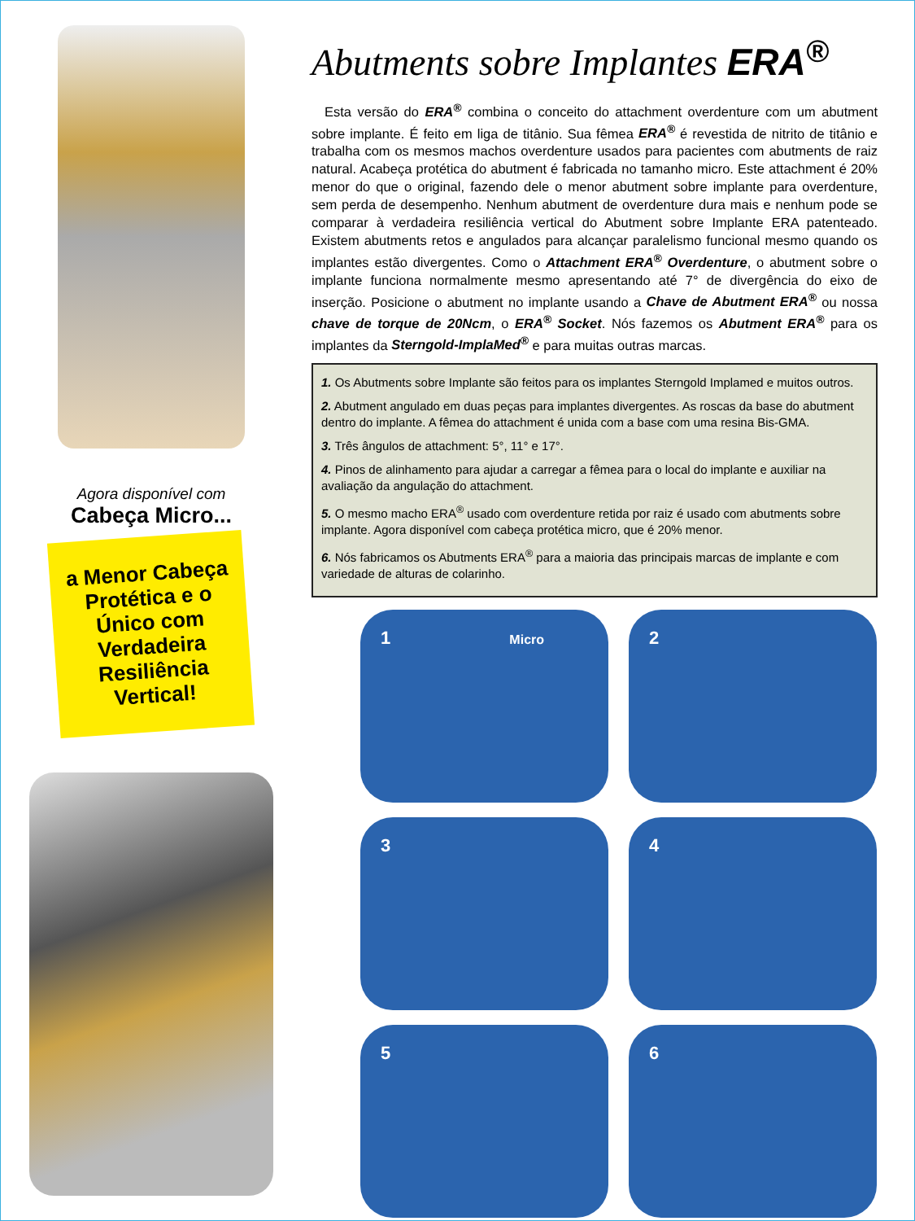Agora disponível com
Cabeça Micro...
a Menor Cabeça
Protética e o
Único com
Verdadeira
Resiliência
Vertical!
Abutments sobre Implantes ERA<sup>®</sup>
Esta versão do ERA<sup>®</sup> combina o conceito do attachment overdenture com um abutment sobre implante. É feito em liga de titânio. Sua fêmea ERA<sup>®</sup> é revestida de nitrito de titânio e trabalha com os mesmos machos overdenture usados para pacientes com abutments de raiz natural. Acabeça protética do abutment é fabricada no tamanho micro. Este attachment é 20% menor do que o original, fazendo dele o menor abutment sobre implante para overdenture, sem perda de desempenho. Nenhum abutment de overdenture dura mais e nenhum pode se comparar à verdadeira resiliência vertical do Abutment sobre Implante ERA patenteado. Existem abutments retos e angulados para alcançar paralelismo funcional mesmo quando os implantes estão divergentes. Como o Attachment ERA<sup>®</sup> Overdenture, o abutment sobre o implante funciona normalmente mesmo apresentando até 7° de divergência do eixo de inserção. Posicione o abutment no implante usando a Chave de Abutment ERA<sup>®</sup> ou nossa chave de torque de 20Ncm, o ERA<sup>®</sup> Socket. Nós fazemos os Abutment ERA<sup>®</sup> para os implantes da Sterngold-ImplaMed<sup>®</sup> e para muitas outras marcas.
1. Os Abutments sobre Implante são feitos para os implantes Sterngold Implamed e muitos outros.
2. Abutment angulado em duas peças para implantes divergentes. As roscas da base do abutment dentro do implante. A fêmea do attachment é unida com a base com uma resina Bis-GMA.
3. Três ângulos de attachment: 5°, 11° e 17°.
4. Pinos de alinhamento para ajudar a carregar a fêmea para o local do implante e auxiliar na avaliação da angulação do attachment.
5. O mesmo macho ERA<sup>®</sup> usado com overdenture retida por raiz é usado com abutments sobre implante. Agora disponível com cabeça protética micro, que é 20% menor.
6. Nós fabricamos os Abutments ERA<sup>®</sup> para a maioria das principais marcas de implante e com variedade de alturas de colarinho.
1 Micro
2
3
4
5
6